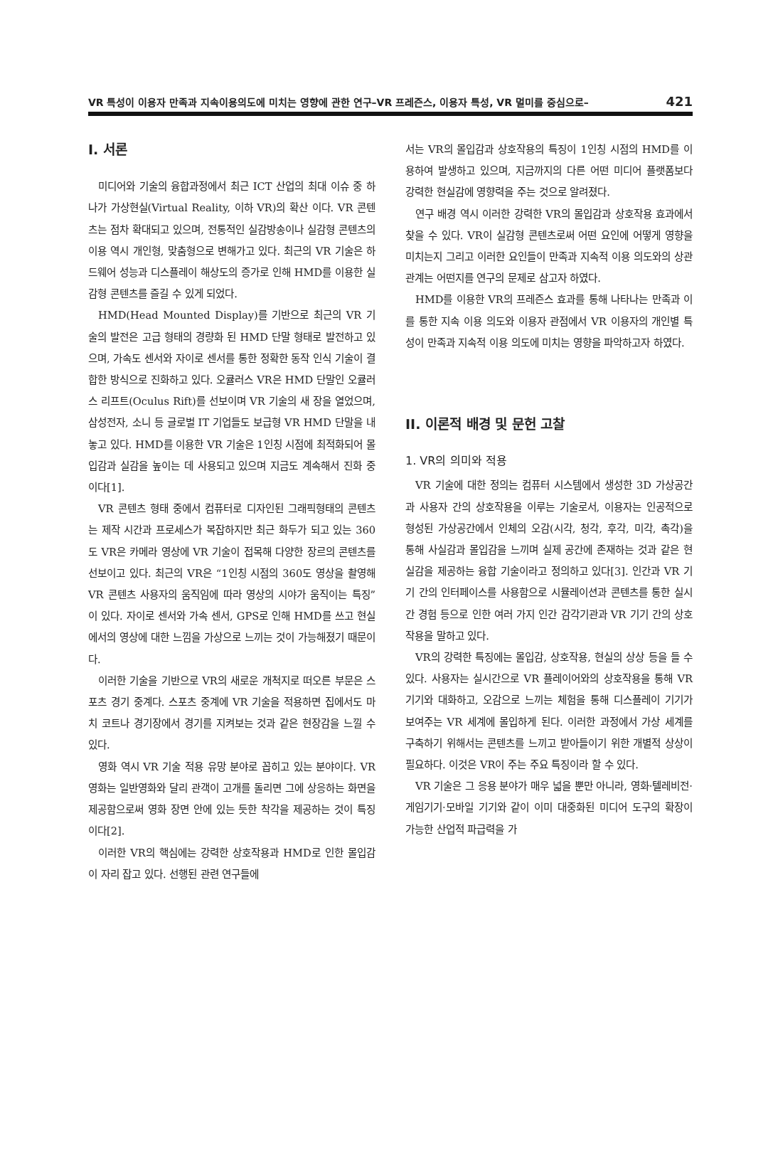VR 특성이 이용자 만족과 지속이용의도에 미치는 영향에 관한 연구–VR 프레즌스, 이용자 특성, VR 멀미를 중심으로– 421
I. 서론
미디어와 기술의 융합과정에서 최근 ICT 산업의 최대 이슈 중 하나가 가상현실(Virtual Reality, 이하 VR)의 확산 이다. VR 콘텐츠는 점차 확대되고 있으며, 전통적인 실감방송이나 실감형 콘텐츠의 이용 역시 개인형, 맞춤형으로 변해가고 있다. 최근의 VR 기술은 하드웨어 성능과 디스플레이 해상도의 증가로 인해 HMD를 이용한 실감형 콘텐츠를 즐길 수 있게 되었다.
HMD(Head Mounted Display)를 기반으로 최근의 VR 기술의 발전은 고급 형태의 경량화 된 HMD 단말 형태로 발전하고 있으며, 가속도 센서와 자이로 센서를 통한 정확한 동작 인식 기술이 결합한 방식으로 진화하고 있다. 오큘러스 VR은 HMD 단말인 오큘러스 리프트(Oculus Rift)를 선보이며 VR 기술의 새 장을 열었으며, 삼성전자, 소니 등 글로벌 IT 기업들도 보급형 VR HMD 단말을 내놓고 있다. HMD를 이용한 VR 기술은 1인칭 시점에 최적화되어 몰입감과 실감을 높이는 데 사용되고 있으며 지금도 계속해서 진화 중이다[1].
VR 콘텐츠 형태 중에서 컴퓨터로 디자인된 그래픽형태의 콘텐츠는 제작 시간과 프로세스가 복잡하지만 최근 화두가 되고 있는 360도 VR은 카메라 영상에 VR 기술이 접목해 다양한 장르의 콘텐츠를 선보이고 있다. 최근의 VR은 “1인칭 시점의 360도 영상을 촬영해 VR 콘텐츠 사용자의 움직임에 따라 영상의 시야가 움직이는 특징”이 있다. 자이로 센서와 가속 센서, GPS로 인해 HMD를 쓰고 현실에서의 영상에 대한 느낌을 가상으로 느끼는 것이 가능해졌기 때문이다.
이러한 기술을 기반으로 VR의 새로운 개척지로 떠오른 부문은 스포츠 경기 중계다. 스포츠 중계에 VR 기술을 적용하면 집에서도 마치 코트나 경기장에서 경기를 지켜보는 것과 같은 현장감을 느낄 수 있다.
영화 역시 VR 기술 적용 유망 분야로 꼽히고 있는 분야이다. VR 영화는 일반영화와 달리 관객이 고개를 돌리면 그에 상응하는 화면을 제공함으로써 영화 장면 안에 있는 듯한 착각을 제공하는 것이 특징이다[2].
이러한 VR의 핵심에는 강력한 상호작용과 HMD로 인한 몰입감이 자리 잡고 있다. 선행된 관련 연구들에
서는 VR의 몰입감과 상호작용의 특징이 1인칭 시점의 HMD를 이용하여 발생하고 있으며, 지금까지의 다른 어떤 미디어 플랫폼보다 강력한 현실감에 영향력을 주는 것으로 알려졌다.
연구 배경 역시 이러한 강력한 VR의 몰입감과 상호작용 효과에서 찾을 수 있다. VR이 실감형 콘텐츠로써 어떤 요인에 어떻게 영향을 미치는지 그리고 이러한 요인들이 만족과 지속적 이용 의도와의 상관관계는 어떤지를 연구의 문제로 삼고자 하였다.
HMD를 이용한 VR의 프레즌스 효과를 통해 나타나는 만족과 이를 통한 지속 이용 의도와 이용자 관점에서 VR 이용자의 개인별 특성이 만족과 지속적 이용 의도에 미치는 영향을 파악하고자 하였다.
II. 이론적 배경 및 문헌 고찰
1. VR의 의미와 적용
VR 기술에 대한 정의는 컴퓨터 시스템에서 생성한 3D 가상공간과 사용자 간의 상호작용을 이루는 기술로서, 이용자는 인공적으로 형성된 가상공간에서 인체의 오감(시각, 청각, 후각, 미각, 촉각)을 통해 사실감과 몰입감을 느끼며 실제 공간에 존재하는 것과 같은 현실감을 제공하는 융합 기술이라고 정의하고 있다[3]. 인간과 VR 기기 간의 인터페이스를 사용함으로 시뮬레이션과 콘텐츠를 통한 실시간 경험 등으로 인한 여러 가지 인간 감각기관과 VR 기기 간의 상호작용을 말하고 있다.
VR의 강력한 특징에는 몰입감, 상호작용, 현실의 상상 등을 들 수 있다. 사용자는 실시간으로 VR 플레이어와의 상호작용을 통해 VR 기기와 대화하고, 오감으로 느끼는 체험을 통해 디스플레이 기기가 보여주는 VR 세계에 몰입하게 된다. 이러한 과정에서 가상 세계를 구축하기 위해서는 콘텐츠를 느끼고 받아들이기 위한 개별적 상상이 필요하다. 이것은 VR이 주는 주요 특징이라 할 수 있다.
VR 기술은 그 응용 분야가 매우 넓을 뿐만 아니라, 영화·텔레비전·게임기기·모바일 기기와 같이 이미 대중화된 미디어 도구의 확장이 가능한 산업적 파급력을 가